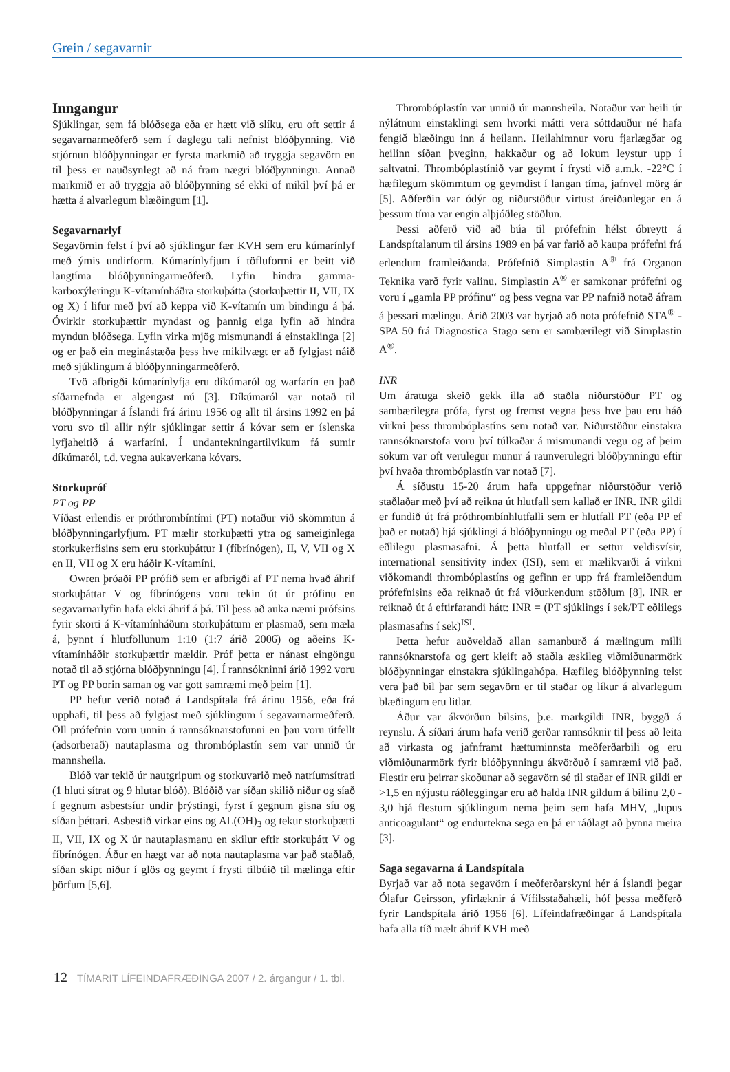Grein / segavarnir
Inngangur
Sjúklingar, sem fá blóðsega eða er hætt við slíku, eru oft settir á segavarnarmeðferð sem í daglegu tali nefnist blóðþynning. Við stjórnun blóðþynningar er fyrsta markmið að tryggja segavörn en til þess er nauðsynlegt að ná fram nægri blóðþynningu. Annað markmið er að tryggja að blóðþynning sé ekki of mikil því þá er hætta á alvarlegum blæðingum [1].
Segavarnarlyf
Segavörnin felst í því að sjúklingur fær KVH sem eru kúmarínlyf með ýmis undirform. Kúmarínlyfjum í töfluformi er beitt við langtíma blóðþynningarmeðferð. Lyfin hindra gamma-karboxýleringu K-vítamínháðra storkuþátta (storkuþættir II, VII, IX og X) í lifur með því að keppa við K-vítamín um bindingu á þá. Óvirkir storkuþættir myndast og þannig eiga lyfin að hindra myndun blóðsega. Lyfin virka mjög mismunandi á einstaklinga [2] og er það ein meginástæða þess hve mikilvægt er að fylgjast náið með sjúklingum á blóðþynningarmeðferð.
Tvö afbrigði kúmarínlyfja eru díkúmaról og warfarín en það síðarnefnda er algengast nú [3]. Díkúmaról var notað til blóðþynningar á Íslandi frá árinu 1956 og allt til ársins 1992 en þá voru svo til allir nýir sjúklingar settir á kóvar sem er íslenska lyfjaheitið á warfaríni. Í undantekningartilvikum fá sumir díkúmaról, t.d. vegna aukaverkana kóvars.
Storkupróf
PT og PP
Víðast erlendis er próthrombíntími (PT) notaður við skömmtun á blóðþynningarlyfjum. PT mælir storkuþætti ytra og sameiginlega storkukerfisins sem eru storkuþáttur I (fíbrínógen), II, V, VII og X en II, VII og X eru háðir K-vítamíni.
Owren þróaði PP prófið sem er afbrigði af PT nema hvað áhrif storkuþáttar V og fíbrínógens voru tekin út úr prófinu en segavarnarlyfin hafa ekki áhrif á þá. Til þess að auka næmi prófsins fyrir skorti á K-vítamínháðum storkuþáttum er plasmað, sem mæla á, þynnt í hlutföllunum 1:10 (1:7 árið 2006) og aðeins K-vítamínháðir storkuþættir mældir. Próf þetta er nánast eingöngu notað til að stjórna blóðþynningu [4]. Í rannsókninni árið 1992 voru PT og PP borin saman og var gott samræmi með þeim [1].
PP hefur verið notað á Landspítala frá árinu 1956, eða frá upphafi, til þess að fylgjast með sjúklingum í segavarnarmeðferð. Öll prófefnin voru unnin á rannsóknarstofunni en þau voru útfellt (adsorberað) nautaplasma og thrombóplastín sem var unnið úr mannsheila.
Blóð var tekið úr nautgripum og storkuvarið með natríumsítrati (1 hluti sítrat og 9 hlutar blóð). Blóðið var síðan skilið niður og síað í gegnum asbestsíur undir þrýstingi, fyrst í gegnum gisna síu og síðan þéttari. Asbestið virkar eins og AL(OH)<sub>3</sub> og tekur storkuþætti II, VII, IX og X úr nautaplasmanu en skilur eftir storkuþátt V og fíbrínógen. Áður en hægt var að nota nautaplasma var það staðlað, síðan skipt niður í glös og geymt í frysti tilbúið til mælinga eftir þörfum [5,6].
Thrombóplastín var unnið úr mannsheila. Notaður var heili úr nýlátnum einstaklingi sem hvorki mátti vera sóttdauður né hafa fengið blæðingu inn á heilann. Heilahimnur voru fjarlægðar og heilinn síðan þveginn, hakkaður og að lokum leystur upp í saltvatni. Thrombóplastínið var geymt í frysti við a.m.k. -22°C í hæfilegum skömmtum og geymdist í langan tíma, jafnvel mörg ár [5]. Aðferðin var ódýr og niðurstöður virtust áreiðanlegar en á þessum tíma var engin alþjóðleg stöðlun.
Þessi aðferð við að búa til prófefnin hélst óbreytt á Landspítalanum til ársins 1989 en þá var farið að kaupa prófefni frá erlendum framleiðanda. Prófefnið Simplastin A<sup>®</sup> frá Organon Teknika varð fyrir valinu. Simplastin A<sup>®</sup> er samkonar prófefni og voru í „gamla PP prófinu“ og þess vegna var PP nafnið notað áfram á þessari mælingu. Árið 2003 var byrjað að nota prófefnið STA<sup>®</sup> - SPA 50 frá Diagnostica Stago sem er sambærilegt við Simplastin A<sup>®</sup>.
INR
Um áratuga skeið gekk illa að staðla niðurstöður PT og sambærilegra prófa, fyrst og fremst vegna þess hve þau eru háð virkni þess thrombóplastíns sem notað var. Niðurstöður einstakra rannsóknarstofa voru því túlkaðar á mismunandi vegu og af þeim sökum var oft verulegur munur á raunverulegri blóðþynningu eftir því hvaða thrombóplastín var notað [7].
Á síðustu 15-20 árum hafa uppgefnar niðurstöður verið staðlaðar með því að reikna út hlutfall sem kallað er INR. INR gildi er fundið út frá próthrombínhlutfalli sem er hlutfall PT (eða PP ef það er notað) hjá sjúklingi á blóðþynningu og meðal PT (eða PP) í eðlilegu plasmasafni. Á þetta hlutfall er settur veldisvísir, international sensitivity index (ISI), sem er mælikvarði á virkni viðkomandi thrombóplastíns og gefinn er upp frá framleiðendum prófefnisins eða reiknað út frá viðurkendum stöðlum [8]. INR er reiknað út á eftirfarandi hátt: INR = (PT sjúklings í sek/PT eðlilegs plasmasafns í sek)<sup>ISI</sup>.
Þetta hefur auðveldað allan samanburð á mælingum milli rannsóknarstofa og gert kleift að staðla æskileg viðmiðunarmörk blóðþynningar einstakra sjúklingahópa. Hæfileg blóðþynning telst vera það bil þar sem segavörn er til staðar og líkur á alvarlegum blæðingum eru litlar.
Áður var ákvörðun bilsins, þ.e. markgildi INR, byggð á reynslu. Á síðari árum hafa verið gerðar rannsóknir til þess að leita að virkasta og jafnframt hættuminnsta meðferðarbili og eru viðmiðunarmörk fyrir blóðþynningu ákvörðuð í samræmi við það. Flestir eru þeirrar skoðunar að segavörn sé til staðar ef INR gildi er >1,5 en nýjustu ráðleggingar eru að halda INR gildum á bilinu 2,0 - 3,0 hjá flestum sjúklingum nema þeim sem hafa MHV, „lupus anticoagulant“ og endurtekna sega en þá er ráðlagt að þynna meira [3].
Saga segavarna á Landspítala
Byrjað var að nota segavörn í meðferðarskyni hér á Íslandi þegar Ólafur Geirsson, yfirlæknir á Vífilsstaðahæli, hóf þessa meðferð fyrir Landspítala árið 1956 [6]. Lífeindafræðingar á Landspítala hafa alla tíð mælt áhrif KVH með
12 TÍMARIT LÍFEINDAFRÆÐINGA 2007 / 2. árgangur / 1. tbl.